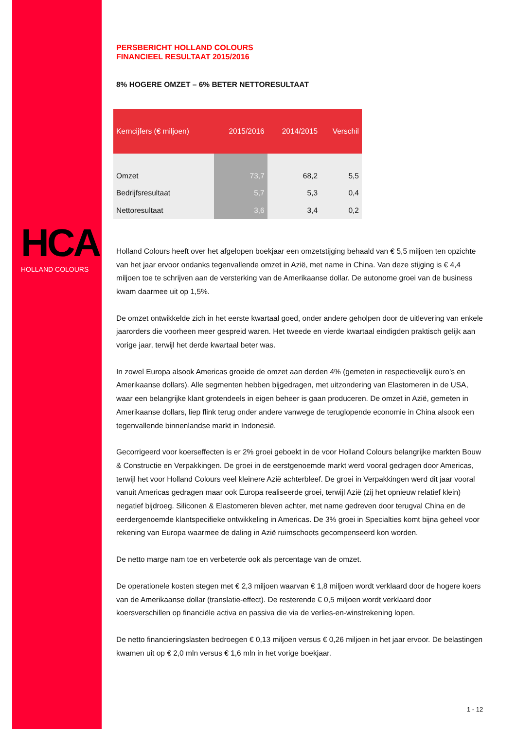HCA
HOLLAND COLOURS
PERSBERICHT HOLLAND COLOURS
FINANCIEEL RESULTAAT 2015/2016
8% HOGERE OMZET – 6% BETER NETTORESULTAAT
| Kerncijfers (€ miljoen) | 2015/2016 | 2014/2015 | Verschil |
| --- | --- | --- | --- |
| Omzet | 73,7 | 68,2 | 5,5 |
| Bedrijfsresultaat | 5,7 | 5,3 | 0,4 |
| Nettoresultaat | 3,6 | 3,4 | 0,2 |
Holland Colours heeft over het afgelopen boekjaar een omzetstijging behaald van € 5,5 miljoen ten opzichte van het jaar ervoor ondanks tegenvallende omzet in Azië, met name in China. Van deze stijging is € 4,4 miljoen toe te schrijven aan de versterking van de Amerikaanse dollar. De autonome groei van de business kwam daarmee uit op 1,5%.
De omzet ontwikkelde zich in het eerste kwartaal goed, onder andere geholpen door de uitlevering van enkele jaarorders die voorheen meer gespreid waren. Het tweede en vierde kwartaal eindigden praktisch gelijk aan vorige jaar, terwijl het derde kwartaal beter was.
In zowel Europa alsook Americas groeide de omzet aan derden 4% (gemeten in respectievelijk euro’s en Amerikaanse dollars). Alle segmenten hebben bijgedragen, met uitzondering van Elastomeren in de USA, waar een belangrijke klant grotendeels in eigen beheer is gaan produceren. De omzet in Azië, gemeten in Amerikaanse dollars, liep flink terug onder andere vanwege de teruglopende economie in China alsook een tegenvallende binnenlandse markt in Indonesië.
Gecorrigeerd voor koerseffecten is er 2% groei geboekt in de voor Holland Colours belangrijke markten Bouw & Constructie en Verpakkingen. De groei in de eerstgenoemde markt werd vooral gedragen door Americas, terwijl het voor Holland Colours veel kleinere Azië achterbleef. De groei in Verpakkingen werd dit jaar vooral vanuit Americas gedragen maar ook Europa realiseerde groei, terwijl Azië (zij het opnieuw relatief klein) negatief bijdroeg. Siliconen & Elastomeren bleven achter, met name gedreven door terugval China en de eerdergenoemde klantspecifieke ontwikkeling in Americas. De 3% groei in Specialties komt bijna geheel voor rekening van Europa waarmee de daling in Azië ruimschoots gecompenseerd kon worden.
De netto marge nam toe en verbeterde ook als percentage van de omzet.
De operationele kosten stegen met € 2,3 miljoen waarvan € 1,8 miljoen wordt verklaard door de hogere koers van de Amerikaanse dollar (translatie-effect). De resterende € 0,5 miljoen wordt verklaard door koersverschillen op financiële activa en passiva die via de verlies-en-winstrekening lopen.
De netto financieringslasten bedroegen € 0,13 miljoen versus € 0,26 miljoen in het jaar ervoor. De belastingen kwamen uit op € 2,0 mln versus € 1,6 mln in het vorige boekjaar.
1 - 12